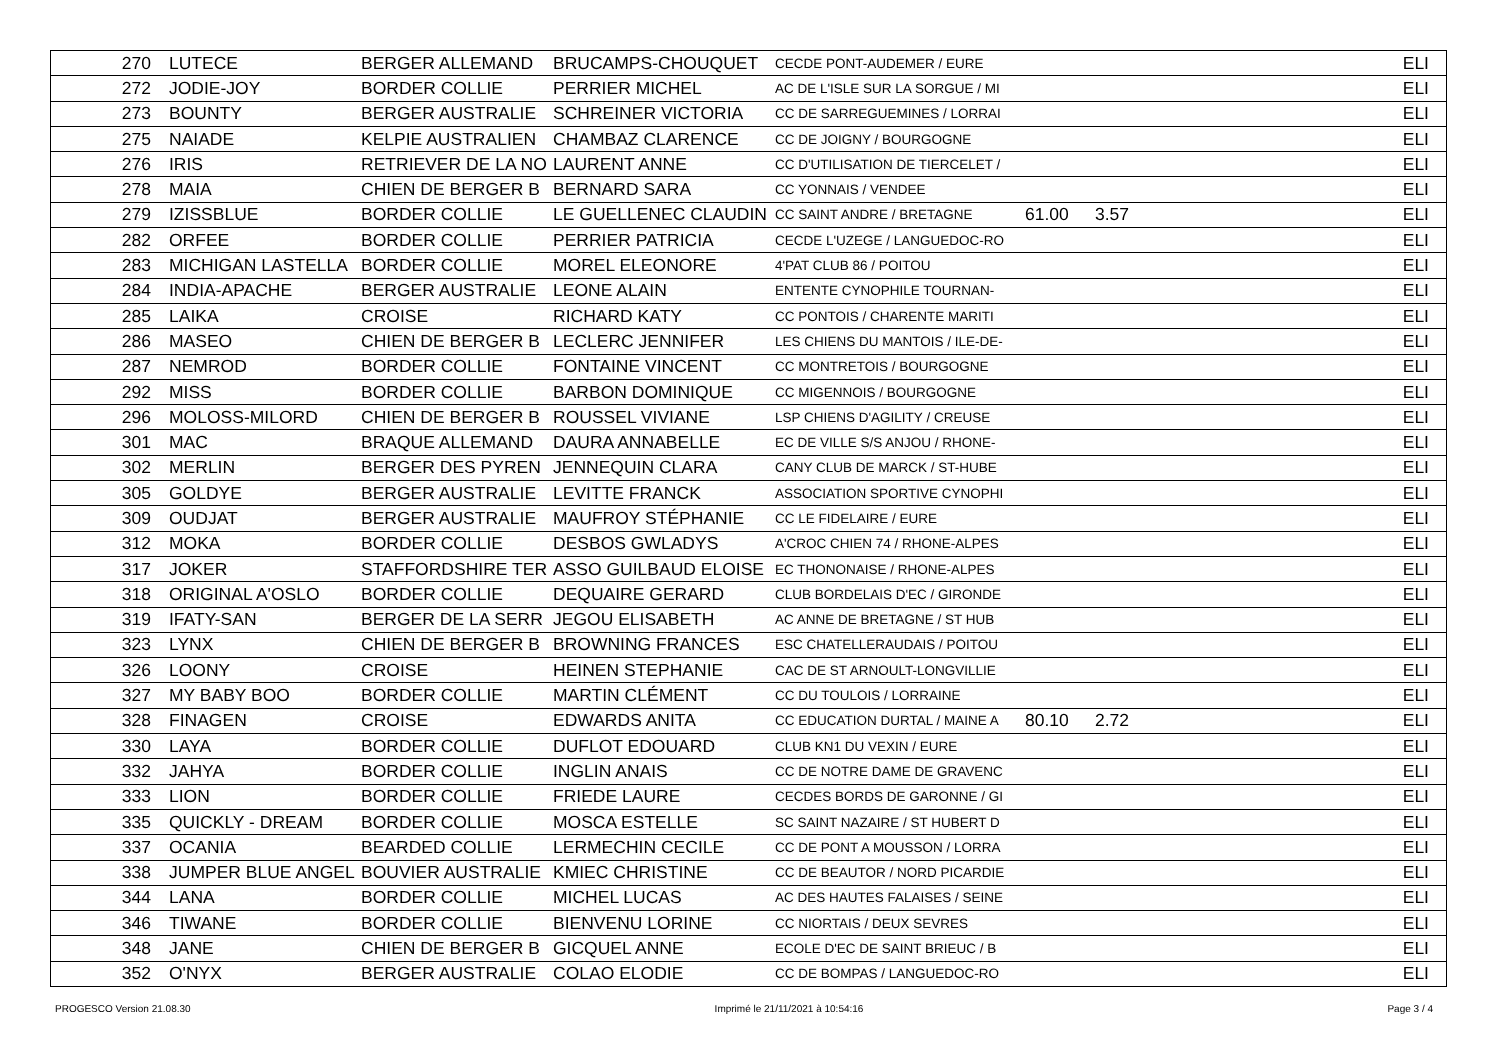| 270 | LUTECE | BERGER ALLEMAND | BRUCAMPS-CHOUQUET | CECDE PONT-AUDEMER / EURE | | | ELI |
| 272 | JODIE-JOY | BORDER COLLIE | PERRIER MICHEL | AC DE L'ISLE SUR LA SORGUE / MI | | | ELI |
| 273 | BOUNTY | BERGER AUSTRALIE | SCHREINER VICTORIA | CC DE SARREGUEMINES / LORRAI | | | ELI |
| 275 | NAIADE | KELPIE AUSTRALIEN | CHAMBAZ CLARENCE | CC DE JOIGNY / BOURGOGNE | | | ELI |
| 276 | IRIS | RETRIEVER DE LA NO | LAURENT ANNE | CC D'UTILISATION DE TIERCELET / | | | ELI |
| 278 | MAIA | CHIEN DE BERGER B | BERNARD SARA | CC YONNAIS / VENDEE | | | ELI |
| 279 | IZISSBLUE | BORDER COLLIE | LE GUELLENEC CLAUDIN | CC SAINT ANDRE / BRETAGNE | 61.00 | 3.57 | ELI |
| 282 | ORFEE | BORDER COLLIE | PERRIER PATRICIA | CECDE L'UZEGE / LANGUEDOC-RO | | | ELI |
| 283 | MICHIGAN LASTELLA | BORDER COLLIE | MOREL ELEONORE | 4'PAT CLUB 86 / POITOU | | | ELI |
| 284 | INDIA-APACHE | BERGER AUSTRALIE | LEONE ALAIN | ENTENTE CYNOPHILE TOURNAN- | | | ELI |
| 285 | LAIKA | CROISE | RICHARD KATY | CC PONTOIS / CHARENTE MARITI | | | ELI |
| 286 | MASEO | CHIEN DE BERGER B | LECLERC JENNIFER | LES CHIENS DU MANTOIS / ILE-DE- | | | ELI |
| 287 | NEMROD | BORDER COLLIE | FONTAINE VINCENT | CC MONTRETOIS / BOURGOGNE | | | ELI |
| 292 | MISS | BORDER COLLIE | BARBON DOMINIQUE | CC MIGENNOIS / BOURGOGNE | | | ELI |
| 296 | MOLOSS-MILORD | CHIEN DE BERGER B | ROUSSEL VIVIANE | LSP CHIENS D'AGILITY / CREUSE | | | ELI |
| 301 | MAC | BRAQUE ALLEMAND | DAURA ANNABELLE | EC DE VILLE S/S ANJOU / RHONE- | | | ELI |
| 302 | MERLIN | BERGER DES PYREN | JENNEQUIN CLARA | CANY CLUB DE MARCK / ST-HUBE | | | ELI |
| 305 | GOLDYE | BERGER AUSTRALIE | LEVITTE FRANCK | ASSOCIATION SPORTIVE CYNOPHI | | | ELI |
| 309 | OUDJAT | BERGER AUSTRALIE | MAUFROY STÉPHANIE | CC LE FIDELAIRE / EURE | | | ELI |
| 312 | MOKA | BORDER COLLIE | DESBOS GWLADYS | A'CROC CHIEN 74 / RHONE-ALPES | | | ELI |
| 317 | JOKER | STAFFORDSHIRE TER | ASSO GUILBAUD ELOISE | EC THONONAISE / RHONE-ALPES | | | ELI |
| 318 | ORIGINAL A'OSLO | BORDER COLLIE | DEQUAIRE GERARD | CLUB BORDELAIS D'EC / GIRONDE | | | ELI |
| 319 | IFATY-SAN | BERGER DE LA SERR | JEGOU ELISABETH | AC ANNE DE BRETAGNE / ST HUB | | | ELI |
| 323 | LYNX | CHIEN DE BERGER B | BROWNING FRANCES | ESC CHATELLERAUDAIS / POITOU | | | ELI |
| 326 | LOONY | CROISE | HEINEN STEPHANIE | CAC DE ST ARNOULT-LONGVILLIE | | | ELI |
| 327 | MY BABY BOO | BORDER COLLIE | MARTIN CLÉMENT | CC DU TOULOIS / LORRAINE | | | ELI |
| 328 | FINAGEN | CROISE | EDWARDS ANITA | CC EDUCATION DURTAL / MAINE A | 80.10 | 2.72 | ELI |
| 330 | LAYA | BORDER COLLIE | DUFLOT EDOUARD | CLUB KN1 DU VEXIN / EURE | | | ELI |
| 332 | JAHYA | BORDER COLLIE | INGLIN ANAIS | CC DE NOTRE DAME DE GRAVENC | | | ELI |
| 333 | LION | BORDER COLLIE | FRIEDE LAURE | CECDES BORDS DE GARONNE / GI | | | ELI |
| 335 | QUICKLY - DREAM | BORDER COLLIE | MOSCA ESTELLE | SC SAINT NAZAIRE / ST HUBERT D | | | ELI |
| 337 | OCANIA | BEARDED COLLIE | LERMECHIN CECILE | CC DE PONT A MOUSSON / LORRA | | | ELI |
| 338 | JUMPER BLUE ANGEL | BOUVIER AUSTRALIE | KMIEC CHRISTINE | CC DE BEAUTOR / NORD PICARDIE | | | ELI |
| 344 | LANA | BORDER COLLIE | MICHEL LUCAS | AC DES HAUTES FALAISES / SEINE | | | ELI |
| 346 | TIWANE | BORDER COLLIE | BIENVENU LORINE | CC NIORTAIS / DEUX SEVRES | | | ELI |
| 348 | JANE | CHIEN DE BERGER B | GICQUEL ANNE | ECOLE D'EC DE SAINT BRIEUC / B | | | ELI |
| 352 | O'NYX | BERGER AUSTRALIE | COLAO ELODIE | CC DE BOMPAS / LANGUEDOC-RO | | | ELI |
PROGESCO Version 21.08.30 Imprimé le 21/11/2021 à 10:54:16 Page 3 / 4